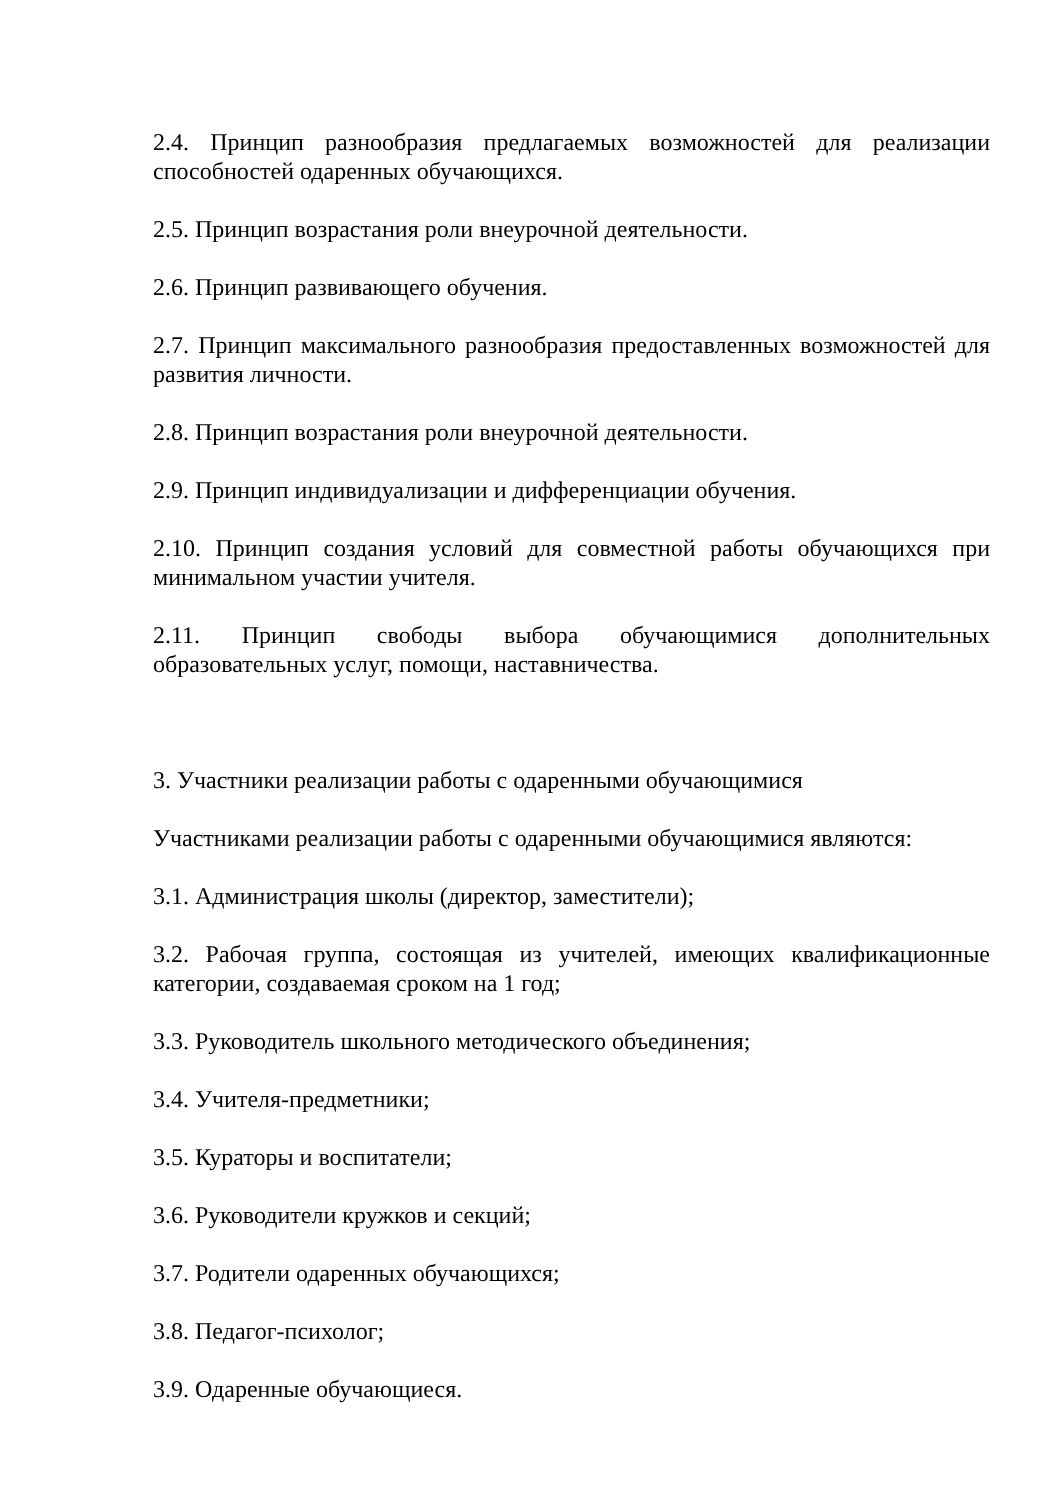2.4. Принцип разнообразия предлагаемых возможностей для реализации способностей одаренных обучающихся.
2.5. Принцип возрастания роли внеурочной деятельности.
2.6. Принцип развивающего обучения.
2.7. Принцип максимального разнообразия предоставленных возможностей для развития личности.
2.8. Принцип возрастания роли внеурочной деятельности.
2.9. Принцип индивидуализации и дифференциации обучения.
2.10. Принцип создания условий для совместной работы обучающихся при минимальном участии учителя.
2.11. Принцип свободы выбора обучающимися дополнительных образовательных услуг, помощи, наставничества.
3. Участники реализации работы с одаренными обучающимися
Участниками реализации работы с одаренными обучающимися являются:
3.1. Администрация школы (директор, заместители);
3.2. Рабочая группа, состоящая из учителей, имеющих квалификационные категории, создаваемая сроком на 1 год;
3.3. Руководитель школьного методического объединения;
3.4. Учителя-предметники;
3.5. Кураторы и воспитатели;
3.6. Руководители кружков и секций;
3.7. Родители одаренных обучающихся;
3.8. Педагог-психолог;
3.9. Одаренные обучающиеся.